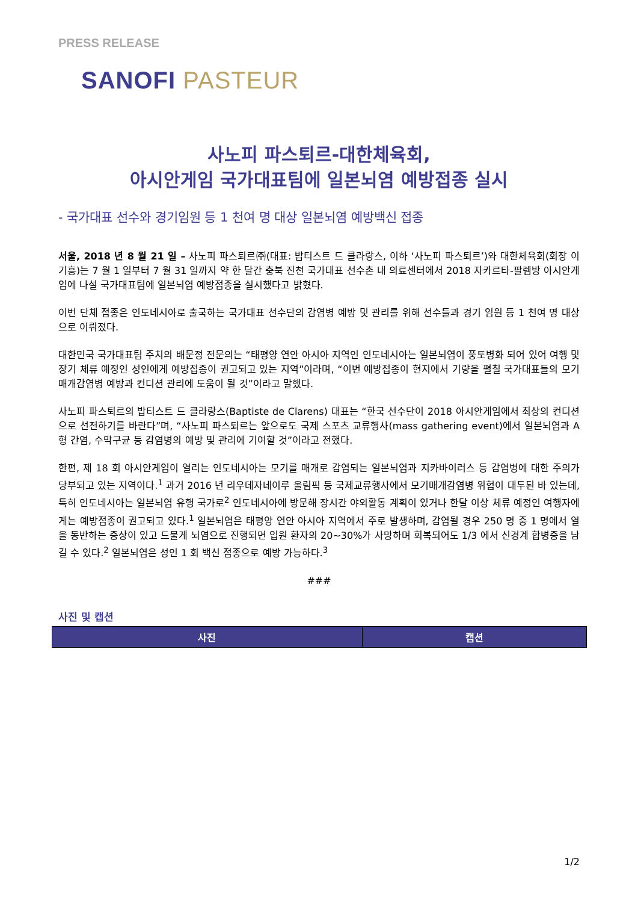PRESS RELEASE
SANOFI PASTEUR
사노피 파스퇴르-대한체육회,
아시안게임 국가대표팀에 일본뇌염 예방접종 실시
- 국가대표 선수와 경기임원 등 1 천여 명 대상 일본뇌염 예방백신 접종
서울, 2018 년 8 월 21 일 – 사노피 파스퇴르㈜(대표: 밥티스트 드 클라랑스, 이하 ‘사노피 파스퇴르’)와 대한체육회(회장 이기흥)는 7 월 1 일부터 7 월 31 일까지 약 한 달간 충북 진천 국가대표 선수촌 내 의료센터에서 2018 자카르타-팔렘방 아시안게임에 나설 국가대표팀에 일본뇌염 예방접종을 실시했다고 밝혔다.
이번 단체 접종은 인도네시아로 출국하는 국가대표 선수단의 감염병 예방 및 관리를 위해 선수들과 경기 임원 등 1 천여 명 대상으로 이뤄졌다.
대한민국 국가대표팀 주치의 배문정 전문의는 “태평양 연안 아시아 지역인 인도네시아는 일본뇌염이 풍토병화 되어 있어 여행 및 장기 체류 예정인 성인에게 예방접종이 권고되고 있는 지역”이라며, “이번 예방접종이 현지에서 기량을 펼칠 국가대표들의 모기매개감염병 예방과 컨디션 관리에 도움이 될 것”이라고 말했다.
사노피 파스퇴르의 밥티스트 드 클라랑스(Baptiste de Clarens) 대표는 “한국 선수단이 2018 아시안게임에서 최상의 컨디션으로 선전하기를 바란다”며, “사노피 파스퇴르는 앞으로도 국제 스포츠 교류행사(mass gathering event)에서 일본뇌염과 A 형 간염, 수막구균 등 감염병의 예방 및 관리에 기여할 것”이라고 전했다.
한편, 제 18 회 아시안게임이 열리는 인도네시아는 모기를 매개로 감염되는 일본뇌염과 지카바이러스 등 감염병에 대한 주의가 당부되고 있는 지역이다.<sup>1</sup> 과거 2016 년 리우데자네이루 올림픽 등 국제교류행사에서 모기매개감염병 위험이 대두된 바 있는데, 특히 인도네시아는 일본뇌염 유행 국가로<sup>2</sup> 인도네시아에 방문해 장시간 야외활동 계획이 있거나 한달 이상 체류 예정인 여행자에게는 예방접종이 권고되고 있다.<sup>1</sup> 일본뇌염은 태평양 연안 아시아 지역에서 주로 발생하며, 감염될 경우 250 명 중 1 명에서 열을 동반하는 증상이 있고 드물게 뇌염으로 진행되면 입원 환자의 20~30%가 사망하며 회복되어도 1/3 에서 신경계 합병증을 남길 수 있다.<sup>2</sup> 일본뇌염은 성인 1 회 백신 접종으로 예방 가능하다.<sup>3</sup>
###
사진 및 캡션
| 사진 | 캡션 |
| --- | --- |
1/2